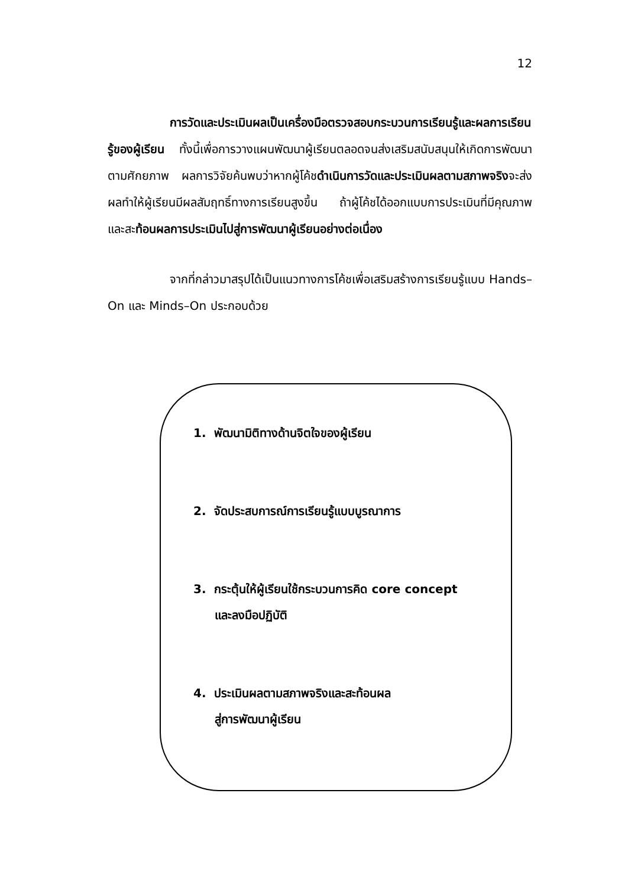12
การวัดและประเมินผลเป็นเครื่องมือตรวจสอบกระบวนการเรียนรู้และผลการเรียนรู้ของผู้เรียน ทั้งนี้เพื่อการวางแผนพัฒนาผู้เรียนตลอดจนส่งเสริมสนับสนุนให้เกิดการพัฒนาตามศักยภาพ ผลการวิจัยค้นพบว่าหากผู้โค้ชดำเนินการวัดและประเมินผลตามสภาพจริงจะส่งผลทำให้ผู้เรียนมีผลสัมฤทธิ์ทางการเรียนสูงขึ้น ถ้าผู้โค้ชได้ออกแบบการประเมินที่มีคุณภาพ และสะท้อนผลการประเมินไปสู่การพัฒนาผู้เรียนอย่างต่อเนื่อง
จากที่กล่าวมาสรุปได้เป็นแนวทางการโค้ชเพื่อเสริมสร้างการเรียนรู้แบบ Hands–On และ Minds–On ประกอบด้วย
1. พัฒนามิติทางด้านจิตใจของผู้เรียน
2. จัดประสบการณ์การเรียนรู้แบบบูรณาการ
3. กระตุ้นให้ผู้เรียนใช้กระบวนการคิด core concept
และลงมือปฏิบัติ
4. ประเมินผลตามสภาพจริงและสะท้อนผล
สู่การพัฒนาผู้เรียน